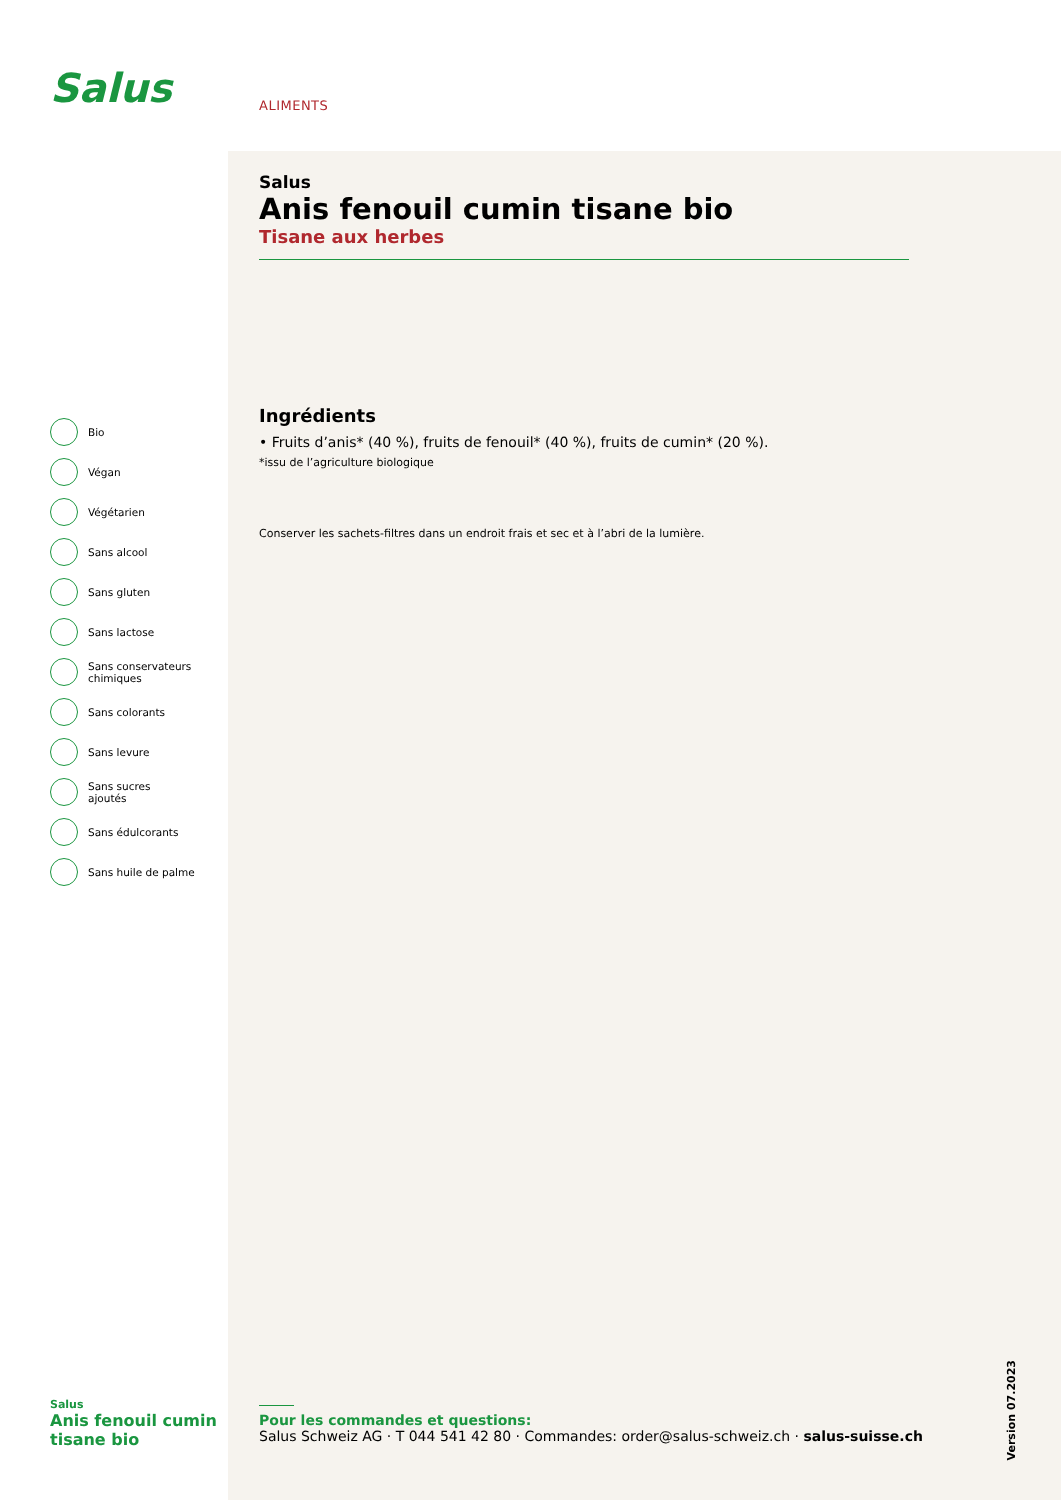Salus ALIMENTS
Salus
Anis fenouil cumin tisane bio
Tisane aux herbes
Ingrédients
• Fruits d’anis* (40 %), fruits de fenouil* (40 %), fruits de cumin* (20 %).
*issu de l’agriculture biologique
Conserver les sachets-filtres dans un endroit frais et sec et à l’abri de la lumière.
Bio
Végan
Végétarien
Sans alcool
Sans gluten
Sans lactose
Sans conservateurs
chimiques
Sans colorants
Sans levure
Sans sucres
ajoutés
Sans édulcorants
Sans huile de palme
Salus
Anis fenouil cumin
tisane bio
Pour les commandes et questions:
Salus Schweiz AG · T 044 541 42 80 · Commandes: order@salus-schweiz.ch · salus-suisse.ch
Version 07.2023